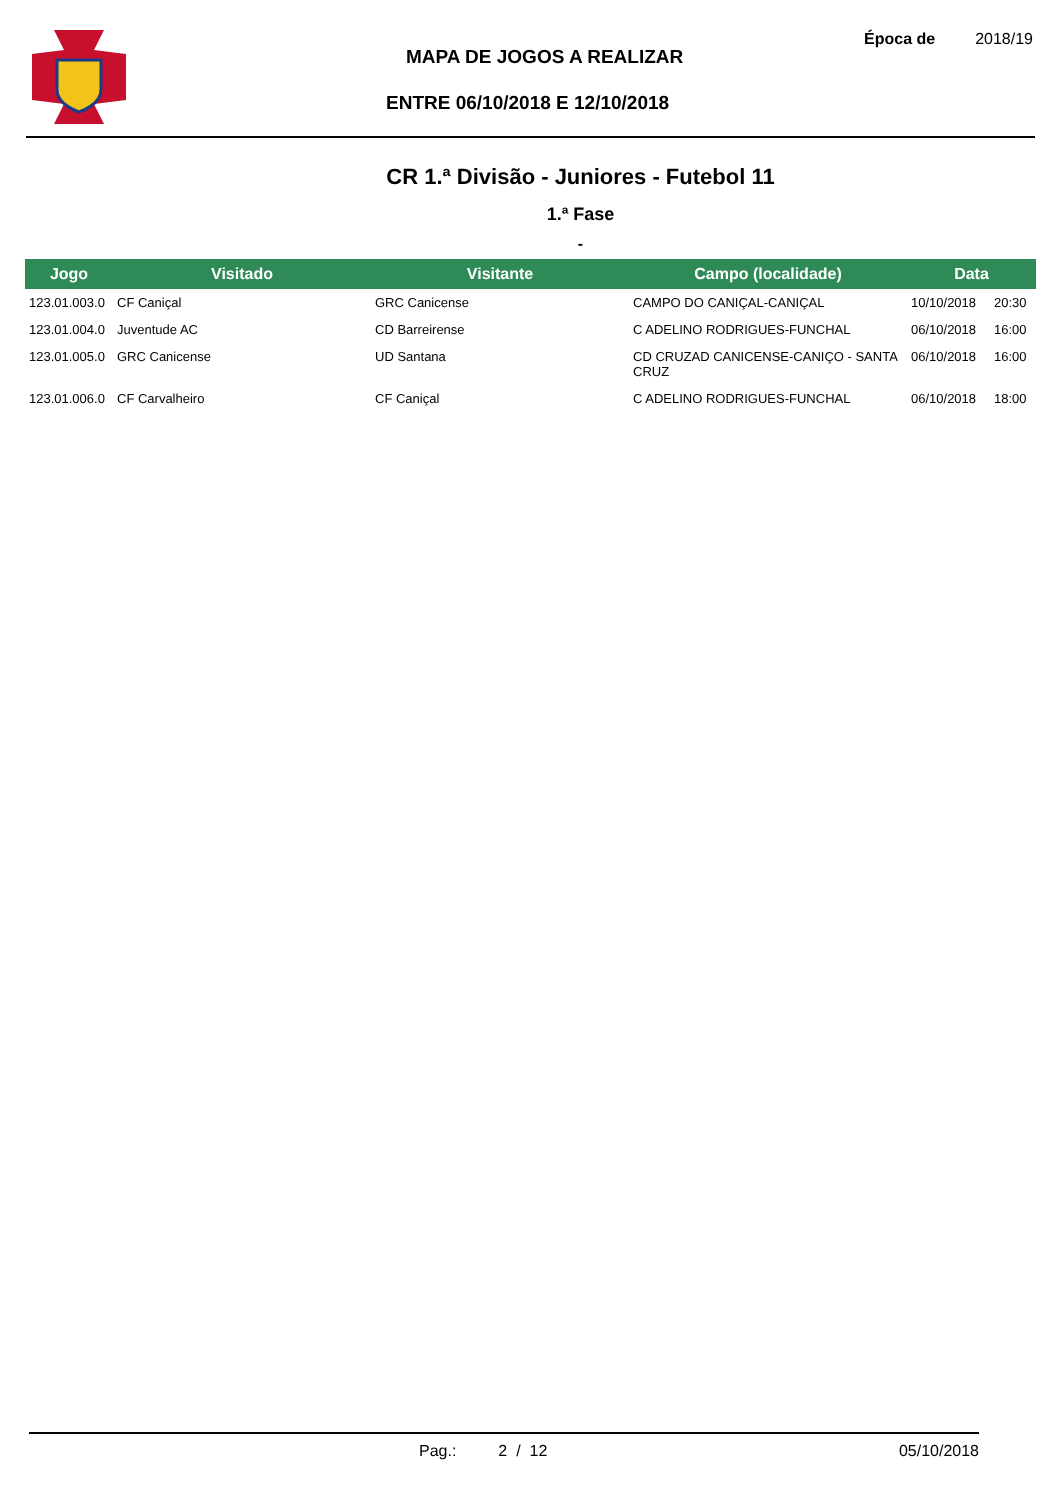MAPA DE JOGOS A REALIZAR
ENTRE 06/10/2018 E 12/10/2018
Época de 2018/19
CR 1.ª Divisão - Juniores - Futebol 11
1.ª Fase
-
| Jogo | Visitado | Visitante | Campo (localidade) | Data | |
| --- | --- | --- | --- | --- | --- |
| 123.01.003.0 | CF Caniçal | GRC Canicense | CAMPO DO CANIÇAL-CANIÇAL | 10/10/2018 | 20:30 |
| 123.01.004.0 | Juventude AC | CD Barreirense | C ADELINO RODRIGUES-FUNCHAL | 06/10/2018 | 16:00 |
| 123.01.005.0 | GRC Canicense | UD Santana | CD CRUZAD CANICENSE-CANIÇO - SANTA CRUZ | 06/10/2018 | 16:00 |
| 123.01.006.0 | CF Carvalheiro | CF Caniçal | C ADELINO RODRIGUES-FUNCHAL | 06/10/2018 | 18:00 |
Pag.: 2 / 12 05/10/2018